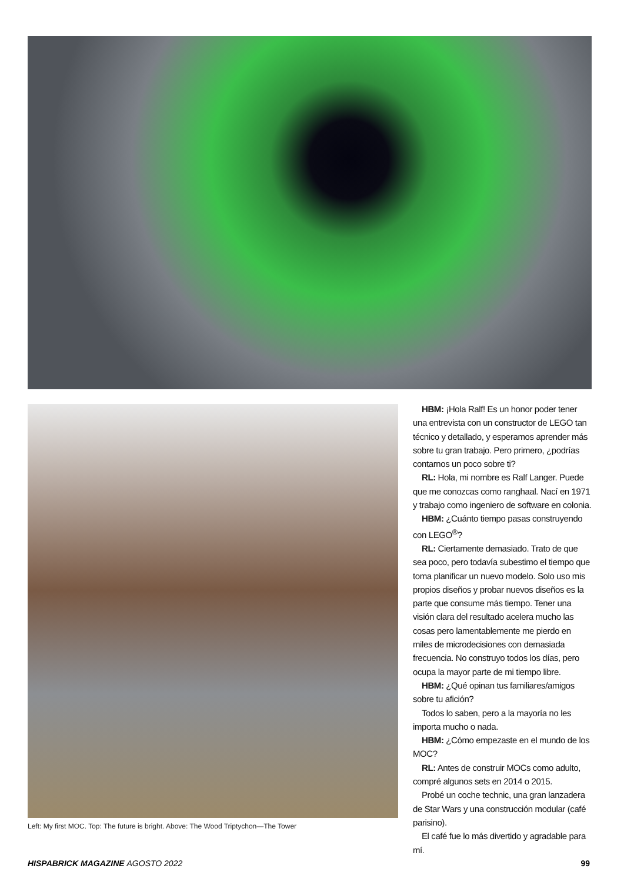HBM: ¡Hola Ralf! Es un honor poder tener una entrevista con un constructor de LEGO tan técnico y detallado, y esperamos aprender más sobre tu gran trabajo. Pero primero, ¿podrías contarnos un poco sobre ti?
RL: Hola, mi nombre es Ralf Langer. Puede que me conozcas como ranghaal. Nací en 1971 y trabajo como ingeniero de software en colonia.
HBM: ¿Cuánto tiempo pasas construyendo con LEGO<sup>®</sup>?
RL: Ciertamente demasiado. Trato de que sea poco, pero todavía subestimo el tiempo que toma planificar un nuevo modelo. Solo uso mis propios diseños y probar nuevos diseños es la parte que consume más tiempo. Tener una visión clara del resultado acelera mucho las cosas pero lamentablemente me pierdo en miles de microdecisiones con demasiada frecuencia. No construyo todos los días, pero ocupa la mayor parte de mi tiempo libre.
HBM: ¿Qué opinan tus familiares/amigos sobre tu afición?
Todos lo saben, pero a la mayoría no les importa mucho o nada.
HBM: ¿Cómo empezaste en el mundo de los MOC?
RL: Antes de construir MOCs como adulto, compré algunos sets en 2014 o 2015.
Probé un coche technic, una gran lanzadera de Star Wars y una construcción modular (café parisino).
El café fue lo más divertido y agradable para mí.
Left: My first MOC. Top: The future is bright. Above: The Wood Triptychon—The Tower
HISPABRICK MAGAZINE AGOSTO 2022 99